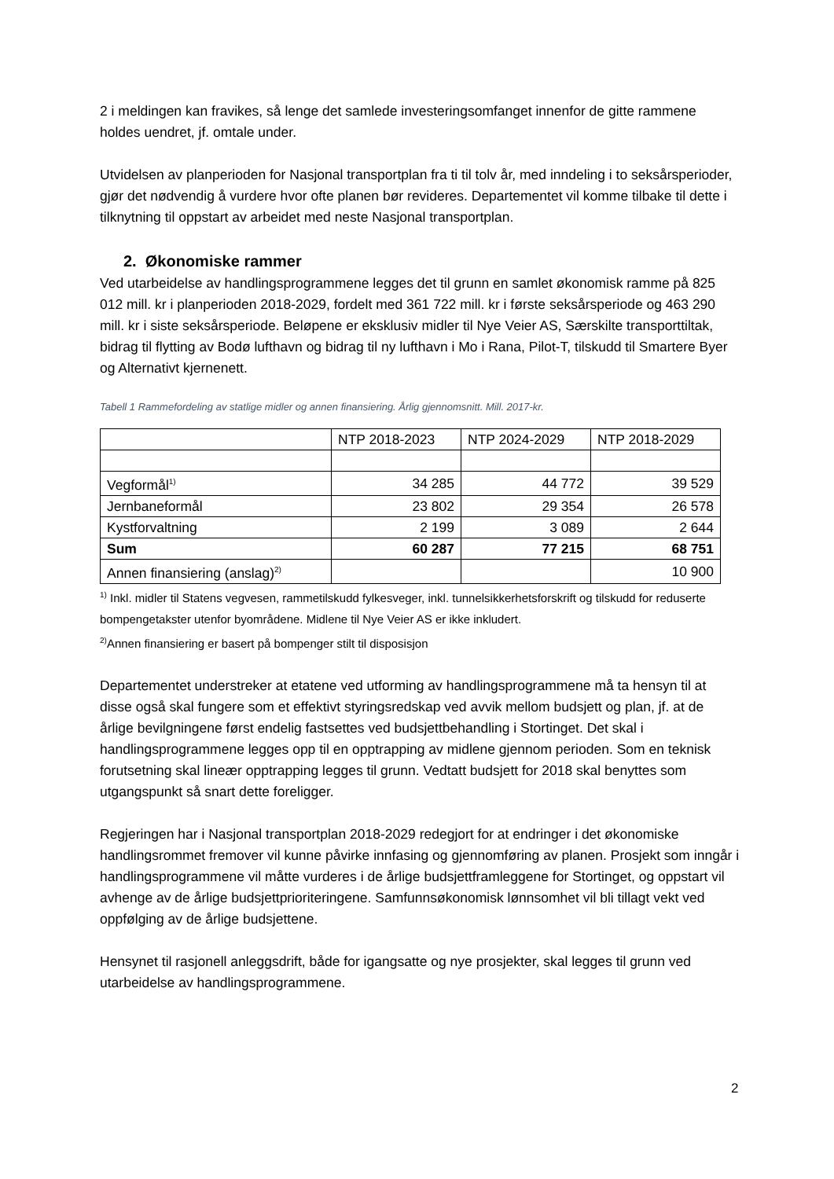2 i meldingen kan fravikes, så lenge det samlede investeringsomfanget innenfor de gitte rammene holdes uendret, jf. omtale under.
Utvidelsen av planperioden for Nasjonal transportplan fra ti til tolv år, med inndeling i to seksårsperioder, gjør det nødvendig å vurdere hvor ofte planen bør revideres. Departementet vil komme tilbake til dette i tilknytning til oppstart av arbeidet med neste Nasjonal transportplan.
2. Økonomiske rammer
Ved utarbeidelse av handlingsprogrammene legges det til grunn en samlet økonomisk ramme på 825 012 mill. kr i planperioden 2018-2029, fordelt med 361 722 mill. kr i første seksårsperiode og 463 290 mill. kr i siste seksårsperiode. Beløpene er eksklusiv midler til Nye Veier AS, Særskilte transporttiltak, bidrag til flytting av Bodø lufthavn og bidrag til ny lufthavn i Mo i Rana, Pilot-T, tilskudd til Smartere Byer og Alternativt kjernenett.
Tabell 1 Rammefordeling av statlige midler og annen finansiering. Årlig gjennomsnitt. Mill. 2017-kr.
| | NTP 2018-2023 | NTP 2024-2029 | NTP 2018-2029 |
| Vegformål<sup>1)</sup> | 34 285 | 44 772 | 39 529 |
| Jernbaneformål | 23 802 | 29 354 | 26 578 |
| Kystforvaltning | 2 199 | 3 089 | 2 644 |
| Sum | 60 287 | 77 215 | 68 751 |
| Annen finansiering (anslag)<sup>2)</sup> | | | 10 900 |
<sup>1)</sup> Inkl. midler til Statens vegvesen, rammetilskudd fylkesveger, inkl. tunnelsikkerhetsforskrift og tilskudd for reduserte bompengetakster utenfor byområdene. Midlene til Nye Veier AS er ikke inkludert.
<sup>2)</sup> Annen finansiering er basert på bompenger stilt til disposisjon
Departementet understreker at etatene ved utforming av handlingsprogrammene må ta hensyn til at disse også skal fungere som et effektivt styringsredskap ved avvik mellom budsjett og plan, jf. at de årlige bevilgningene først endelig fastsettes ved budsjettbehandling i Stortinget. Det skal i handlingsprogrammene legges opp til en opptrapping av midlene gjennom perioden. Som en teknisk forutsetning skal lineær opptrapping legges til grunn. Vedtatt budsjett for 2018 skal benyttes som utgangspunkt så snart dette foreligger.
Regjeringen har i Nasjonal transportplan 2018-2029 redegjort for at endringer i det økonomiske handlingsrommet fremover vil kunne påvirke innfasing og gjennomføring av planen. Prosjekt som inngår i handlingsprogrammene vil måtte vurderes i de årlige budsjettframleggene for Stortinget, og oppstart vil avhenge av de årlige budsjettprioriteringene. Samfunnsøkonomisk lønnsomhet vil bli tillagt vekt ved oppfølging av de årlige budsjettene.
Hensynet til rasjonell anleggsdrift, både for igangsatte og nye prosjekter, skal legges til grunn ved utarbeidelse av handlingsprogrammene.
2